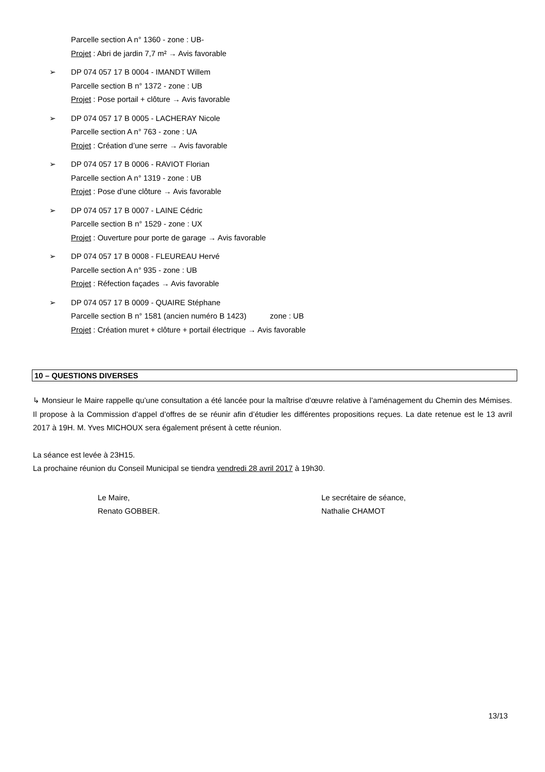Parcelle section A n° 1360 - zone : UB-
Projet : Abri de jardin 7,7 m² → Avis favorable
➢ DP 074 057 17 B 0004 - IMANDT Willem
Parcelle section B n° 1372 - zone : UB
Projet : Pose portail + clôture → Avis favorable
➢ DP 074 057 17 B 0005 - LACHERAY Nicole
Parcelle section A n° 763 - zone : UA
Projet : Création d’une serre → Avis favorable
➢ DP 074 057 17 B 0006 - RAVIOT Florian
Parcelle section A n° 1319 - zone : UB
Projet : Pose d’une clôture → Avis favorable
➢ DP 074 057 17 B 0007 - LAINE Cédric
Parcelle section B n° 1529 - zone : UX
Projet : Ouverture pour porte de garage → Avis favorable
➢ DP 074 057 17 B 0008 - FLEUREAU Hervé
Parcelle section A n° 935 - zone : UB
Projet : Réfection façades → Avis favorable
➢ DP 074 057 17 B 0009 - QUAIRE Stéphane
Parcelle section B n° 1581 (ancien numéro B 1423) zone : UB
Projet : Création muret + clôture + portail électrique → Avis favorable
10 – QUESTIONS DIVERSES
↳ Monsieur le Maire rappelle qu’une consultation a été lancée pour la maîtrise d’œuvre relative à l’aménagement du Chemin des Mémises. Il propose à la Commission d’appel d’offres de se réunir afin d’étudier les différentes propositions reçues. La date retenue est le 13 avril 2017 à 19H. M. Yves MICHOUX sera également présent à cette réunion.
La séance est levée à 23H15.
La prochaine réunion du Conseil Municipal se tiendra vendredi 28 avril 2017 à 19h30.
Le Maire,
Renato GOBBER.
Le secrétaire de séance,
Nathalie CHAMOT
13/13